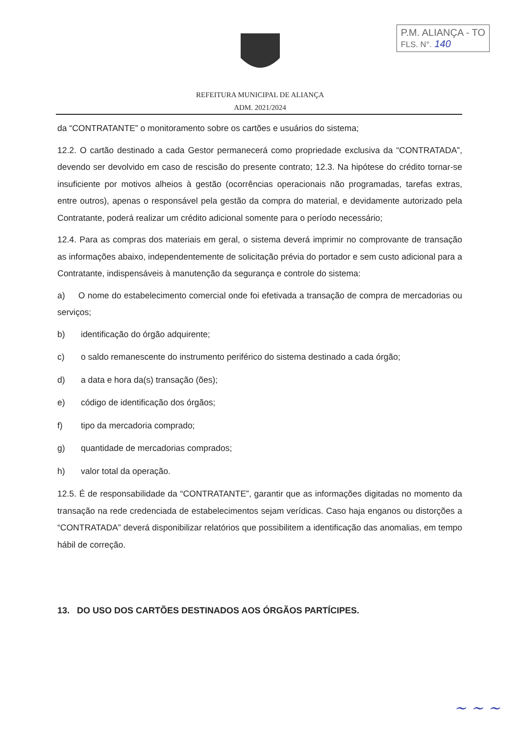P.M. ALIANÇA - TO
FLS. N°. 140
REFEITURA MUNICIPAL DE ALIANÇA
ADM. 2021/2024
da “CONTRATANTE” o monitoramento sobre os cartões e usuários do sistema;
12.2. O cartão destinado a cada Gestor permanecerá como propriedade exclusiva da “CONTRATADA”, devendo ser devolvido em caso de rescisão do presente contrato; 12.3. Na hipótese do crédito tornar-se insuficiente por motivos alheios à gestão (ocorrências operacionais não programadas, tarefas extras, entre outros), apenas o responsável pela gestão da compra do material, e devidamente autorizado pela Contratante, poderá realizar um crédito adicional somente para o período necessário;
12.4. Para as compras dos materiais em geral, o sistema deverá imprimir no comprovante de transação as informações abaixo, independentemente de solicitação prévia do portador e sem custo adicional para a Contratante, indispensáveis à manutenção da segurança e controle do sistema:
a) O nome do estabelecimento comercial onde foi efetivada a transação de compra de mercadorias ou serviços;
b) identificação do órgão adquirente;
c) o saldo remanescente do instrumento periférico do sistema destinado a cada órgão;
d) a data e hora da(s) transação (ões);
e) código de identificação dos órgãos;
f) tipo da mercadoria comprado;
g) quantidade de mercadorias comprados;
h) valor total da operação.
12.5. É de responsabilidade da “CONTRATANTE”, garantir que as informações digitadas no momento da transação na rede credenciada de estabelecimentos sejam verídicas. Caso haja enganos ou distorções a “CONTRATADA” deverá disponibilizar relatórios que possibilitem a identificação das anomalias, em tempo hábil de correção.
13. DO USO DOS CARTÕES DESTINADOS AOS ÓRGÃOS PARTÍCIPES.
~ ~ ~